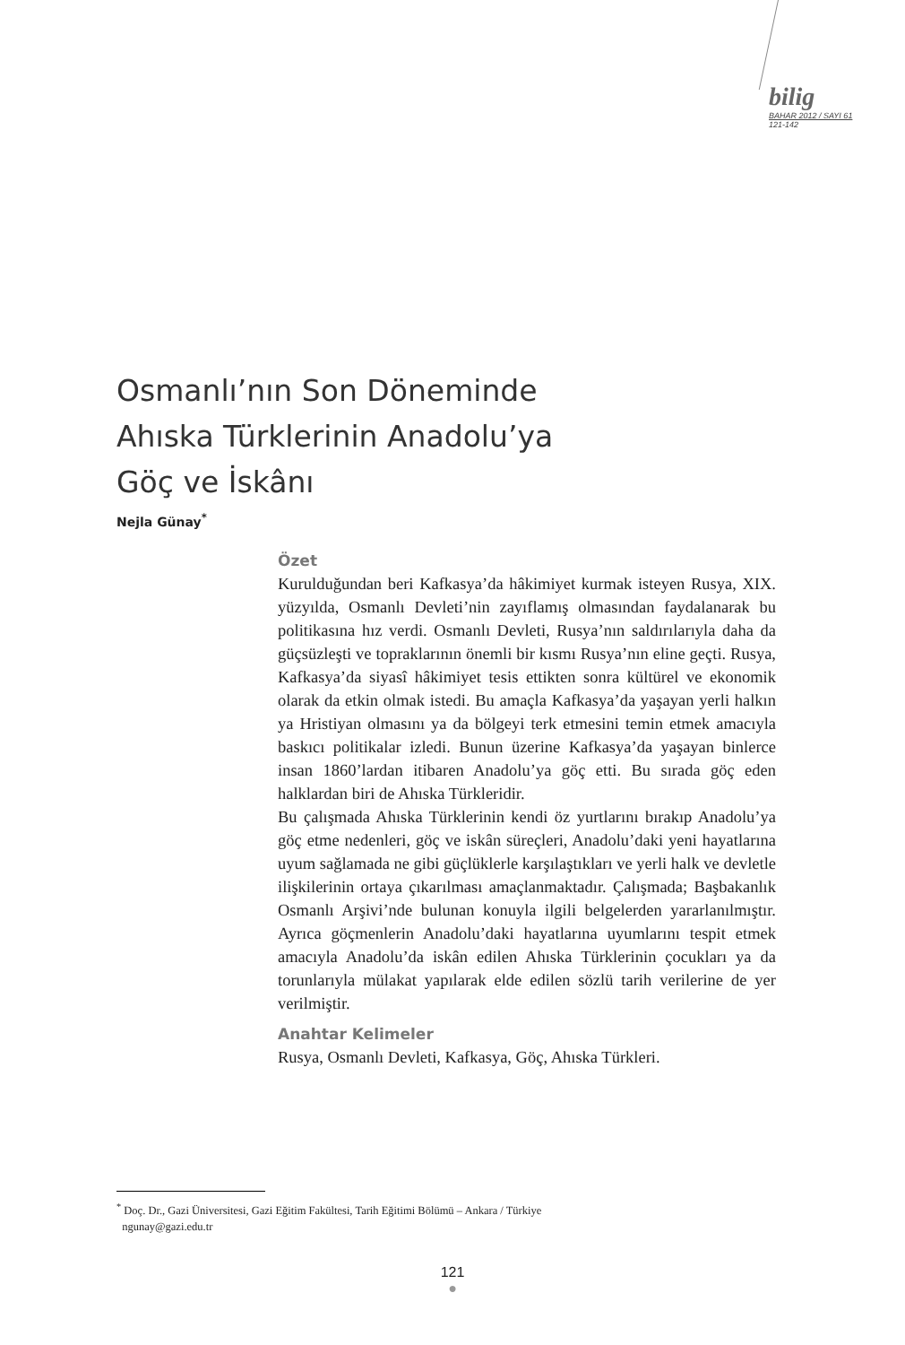bilig
BAHAR 2012 / SAYI 61
121-142
Osmanlı’nın Son Döneminde
Ahıska Türklerinin Anadolu’ya
Göç ve İskânı
Nejla Günay<sup>*</sup>
Özet
Kurulduğundan beri Kafkasya’da hâkimiyet kurmak isteyen Rusya, XIX. yüzyılda, Osmanlı Devleti’nin zayıflamış olmasından faydalanarak bu politikasına hız verdi. Osmanlı Devleti, Rusya’nın saldırılarıyla daha da güçsüzleşti ve topraklarının önemli bir kısmı Rusya’nın eline geçti. Rusya, Kafkasya’da siyasî hâkimiyet tesis ettikten sonra kültürel ve ekonomik olarak da etkin olmak istedi. Bu amaçla Kafkasya’da yaşayan yerli halkın ya Hristiyan olmasını ya da bölgeyi terk etmesini temin etmek amacıyla baskıcı politikalar izledi. Bunun üzerine Kafkasya’da yaşayan binlerce insan 1860’lardan itibaren Anadolu’ya göç etti. Bu sırada göç eden halklardan biri de Ahıska Türkleridir.
Bu çalışmada Ahıska Türklerinin kendi öz yurtlarını bırakıp Anadolu’ya göç etme nedenleri, göç ve iskân süreçleri, Anadolu’daki yeni hayatlarına uyum sağlamada ne gibi güçlüklerle karşılaştıkları ve yerli halk ve devletle ilişkilerinin ortaya çıkarılması amaçlanmaktadır. Çalışmada; Başbakanlık Osmanlı Arşivi’nde bulunan konuyla ilgili belgelerden yararlanılmıştır. Ayrıca göçmenlerin Anadolu’daki hayatlarına uyumlarını tespit etmek amacıyla Anadolu’da iskân edilen Ahıska Türklerinin çocukları ya da torunlarıyla mülakat yapılarak elde edilen sözlü tarih verilerine de yer verilmiştir.
Anahtar Kelimeler
Rusya, Osmanlı Devleti, Kafkasya, Göç, Ahıska Türkleri.
<sup>*</sup> Doç. Dr., Gazi Üniversitesi, Gazi Eğitim Fakültesi, Tarih Eğitimi Bölümü – Ankara / Türkiye
ngunay@gazi.edu.tr
121
●